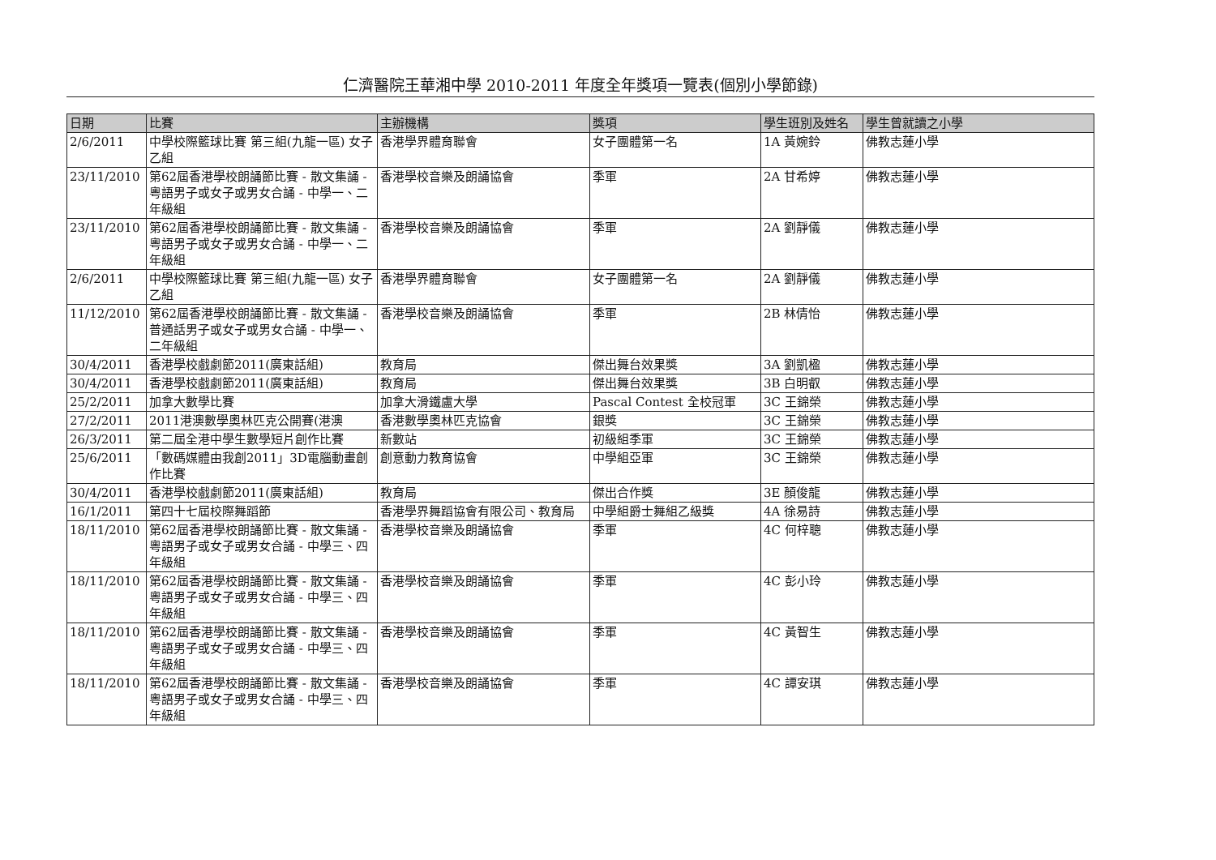仁濟醫院王華湘中學 2010-2011 年度全年獎項一覽表(個別小學節錄)
| 日期 | 比賽 | 主辦機構 | 獎項 | 學生班別及姓名 | 學生曾就讀之小學 |
| --- | --- | --- | --- | --- | --- |
| 2/6/2011 | 中學校際籃球比賽 第三組(九龍一區) 女子乙組 | 香港學界體育聯會 | 女子團體第一名 | 1A 黃婉鈴 | 佛教志蓮小學 |
| 23/11/2010 | 第62屆香港學校朗誦節比賽 - 散文集誦 - 粵語男子或女子或男女合誦 - 中學一、二年級組 | 香港學校音樂及朗誦協會 | 季軍 | 2A 甘希婷 | 佛教志蓮小學 |
| 23/11/2010 | 第62屆香港學校朗誦節比賽 - 散文集誦 - 粵語男子或女子或男女合誦 - 中學一、二年級組 | 香港學校音樂及朗誦協會 | 季軍 | 2A 劉靜儀 | 佛教志蓮小學 |
| 2/6/2011 | 中學校際籃球比賽 第三組(九龍一區) 女子乙組 | 香港學界體育聯會 | 女子團體第一名 | 2A 劉靜儀 | 佛教志蓮小學 |
| 11/12/2010 | 第62屆香港學校朗誦節比賽 - 散文集誦 - 普通話男子或女子或男女合誦 - 中學一、二年級組 | 香港學校音樂及朗誦協會 | 季軍 | 2B 林倩怡 | 佛教志蓮小學 |
| 30/4/2011 | 香港學校戲劇節2011(廣東話組) | 教育局 | 傑出舞台效果獎 | 3A 劉凱楹 | 佛教志蓮小學 |
| 30/4/2011 | 香港學校戲劇節2011(廣東話組) | 教育局 | 傑出舞台效果獎 | 3B 白明叡 | 佛教志蓮小學 |
| 25/2/2011 | 加拿大數學比賽 | 加拿大滑鐵盧大學 | Pascal Contest 全校冠軍 | 3C 王錦榮 | 佛教志蓮小學 |
| 27/2/2011 | 2011港澳數學奧林匹克公開賽(港澳 | 香港數學奧林匹克協會 | 銀獎 | 3C 王錦榮 | 佛教志蓮小學 |
| 26/3/2011 | 第二屆全港中學生數學短片創作比賽 | 新數站 | 初級組季軍 | 3C 王錦榮 | 佛教志蓮小學 |
| 25/6/2011 | 「數碼媒體由我創2011」3D電腦動畫創作比賽 | 創意動力教育協會 | 中學組亞軍 | 3C 王錦榮 | 佛教志蓮小學 |
| 30/4/2011 | 香港學校戲劇節2011(廣東話組) | 教育局 | 傑出合作獎 | 3E 顏俊龍 | 佛教志蓮小學 |
| 16/1/2011 | 第四十七屆校際舞蹈節 | 香港學界舞蹈協會有限公司、教育局 | 中學組爵士舞組乙級獎 | 4A 徐易詩 | 佛教志蓮小學 |
| 18/11/2010 | 第62屆香港學校朗誦節比賽 - 散文集誦 - 粵語男子或女子或男女合誦 - 中學三、四年級組 | 香港學校音樂及朗誦協會 | 季軍 | 4C 何梓聰 | 佛教志蓮小學 |
| 18/11/2010 | 第62屆香港學校朗誦節比賽 - 散文集誦 - 粵語男子或女子或男女合誦 - 中學三、四年級組 | 香港學校音樂及朗誦協會 | 季軍 | 4C 彭小玲 | 佛教志蓮小學 |
| 18/11/2010 | 第62屆香港學校朗誦節比賽 - 散文集誦 - 粵語男子或女子或男女合誦 - 中學三、四年級組 | 香港學校音樂及朗誦協會 | 季軍 | 4C 黃智生 | 佛教志蓮小學 |
| 18/11/2010 | 第62屆香港學校朗誦節比賽 - 散文集誦 - 粵語男子或女子或男女合誦 - 中學三、四年級組 | 香港學校音樂及朗誦協會 | 季軍 | 4C 譚安琪 | 佛教志蓮小學 |